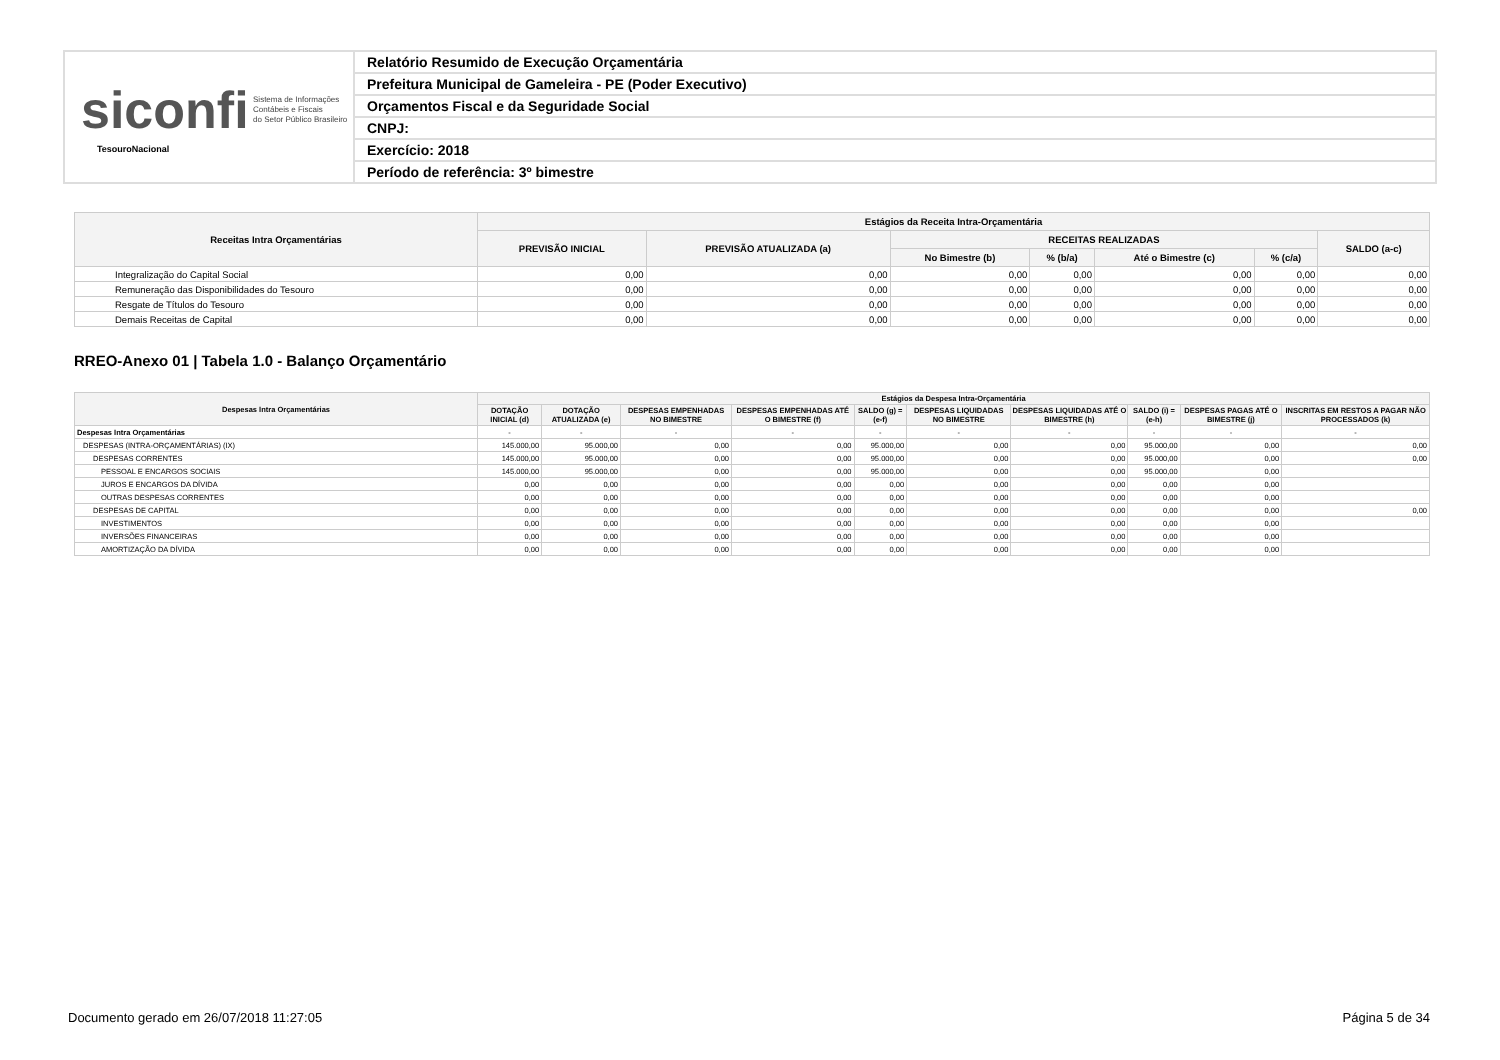siconfi Sistema de Informações
Contábeis e Fiscais
do Setor Público Brasileiro
TesouroNacional
Relatório Resumido de Execução Orçamentária
Prefeitura Municipal de Gameleira - PE (Poder Executivo)
Orçamentos Fiscal e da Seguridade Social
CNPJ:
Exercício: 2018
Período de referência: 3º bimestre
| Receitas Intra Orçamentárias | Estágios da Receita Intra-Orçamentária | | | | | | |
| --- | --- | --- | --- | --- | --- | --- | --- |
| | PREVISÃO INICIAL | PREVISÃO ATUALIZADA (a) | RECEITAS REALIZADAS | | | | SALDO (a-c) |
| | | | No Bimestre (b) | % (b/a) | Até o Bimestre (c) | % (c/a) | |
| Integralização do Capital Social | 0,00 | 0,00 | 0,00 | 0,00 | 0,00 | 0,00 | 0,00 |
| Remuneração das Disponibilidades do Tesouro | 0,00 | 0,00 | 0,00 | 0,00 | 0,00 | 0,00 | 0,00 |
| Resgate de Títulos do Tesouro | 0,00 | 0,00 | 0,00 | 0,00 | 0,00 | 0,00 | 0,00 |
| Demais Receitas de Capital | 0,00 | 0,00 | 0,00 | 0,00 | 0,00 | 0,00 | 0,00 |
RREO-Anexo 01 | Tabela 1.0 - Balanço Orçamentário
| Despesas Intra Orçamentárias | Estágios da Despesa Intra-Orçamentária | | | | | | | | | |
| --- | --- | --- | --- | --- | --- | --- | --- | --- | --- | --- |
| | DOTAÇÃO INICIAL (d) | DOTAÇÃO ATUALIZADA (e) | DESPESAS EMPENHADAS NO BIMESTRE | DESPESAS EMPENHADAS ATÉ O BIMESTRE (f) | SALDO (g) = (e-f) | DESPESAS LIQUIDADAS NO BIMESTRE | DESPESAS LIQUIDADAS ATÉ O BIMESTRE (h) | SALDO (i) = (e-h) | DESPESAS PAGAS ATÉ O BIMESTRE (j) | INSCRITAS EM RESTOS A PAGAR NÃO PROCESSADOS (k) |
| Despesas Intra Orçamentárias | - | - | - | - | - | - | - | - | - | - |
| DESPESAS (INTRA-ORÇAMENTÁRIAS) (IX) | 145.000,00 | 95.000,00 | 0,00 | 0,00 | 95.000,00 | 0,00 | 0,00 | 95.000,00 | 0,00 | 0,00 |
| DESPESAS CORRENTES | 145.000,00 | 95.000,00 | 0,00 | 0,00 | 95.000,00 | 0,00 | 0,00 | 95.000,00 | 0,00 | 0,00 |
| PESSOAL E ENCARGOS SOCIAIS | 145.000,00 | 95.000,00 | 0,00 | 0,00 | 95.000,00 | 0,00 | 0,00 | 95.000,00 | 0,00 | |
| JUROS E ENCARGOS DA DÍVIDA | 0,00 | 0,00 | 0,00 | 0,00 | 0,00 | 0,00 | 0,00 | 0,00 | 0,00 | |
| OUTRAS DESPESAS CORRENTES | 0,00 | 0,00 | 0,00 | 0,00 | 0,00 | 0,00 | 0,00 | 0,00 | 0,00 | |
| DESPESAS DE CAPITAL | 0,00 | 0,00 | 0,00 | 0,00 | 0,00 | 0,00 | 0,00 | 0,00 | 0,00 | 0,00 |
| INVESTIMENTOS | 0,00 | 0,00 | 0,00 | 0,00 | 0,00 | 0,00 | 0,00 | 0,00 | 0,00 | |
| INVERSÕES FINANCEIRAS | 0,00 | 0,00 | 0,00 | 0,00 | 0,00 | 0,00 | 0,00 | 0,00 | 0,00 | |
| AMORTIZAÇÃO DA DÍVIDA | 0,00 | 0,00 | 0,00 | 0,00 | 0,00 | 0,00 | 0,00 | 0,00 | 0,00 | |
Documento gerado em 26/07/2018 11:27:05 Página 5 de 34